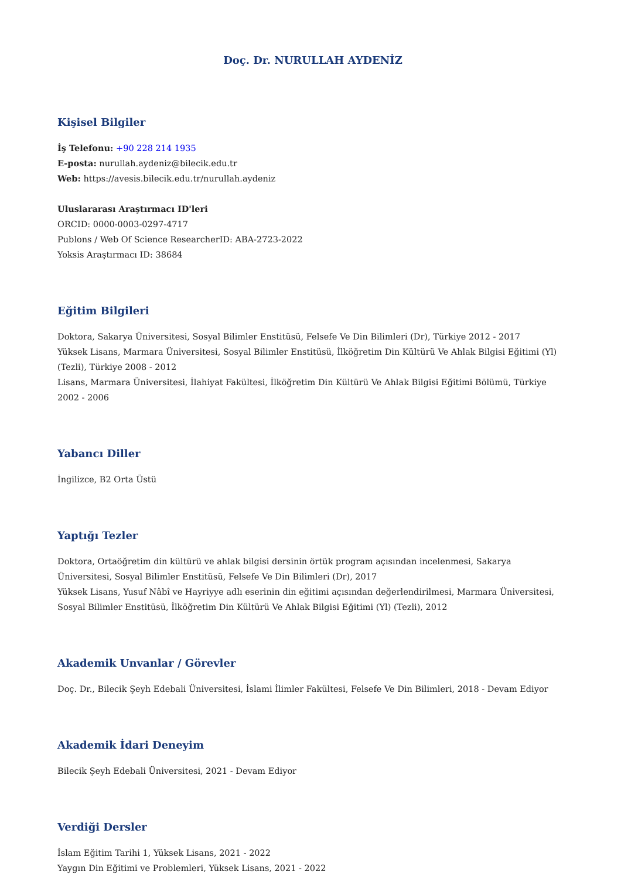Doç. Dr. NURULLAH AYDENİZ
Kişisel Bilgiler
İş Telefonu: +90 228 214 1935
E-posta: nurullah.aydeniz@bilecik.edu.tr
Web: https://avesis.bilecik.edu.tr/nurullah.aydeniz
Uluslararası Araştırmacı ID'leri
ORCID: 0000-0003-0297-4717
Publons / Web Of Science ResearcherID: ABA-2723-2022
Yoksis Araştırmacı ID: 38684
Eğitim Bilgileri
Doktora, Sakarya Üniversitesi, Sosyal Bilimler Enstitüsü, Felsefe Ve Din Bilimleri (Dr), Türkiye 2012 - 2017
Yüksek Lisans, Marmara Üniversitesi, Sosyal Bilimler Enstitüsü, İlköğretim Din Kültürü Ve Ahlak Bilgisi Eğitimi (Yl) (Tezli), Türkiye 2008 - 2012
Lisans, Marmara Üniversitesi, İlahiyat Fakültesi, İlköğretim Din Kültürü Ve Ahlak Bilgisi Eğitimi Bölümü, Türkiye 2002 - 2006
Yabancı Diller
İngilizce, B2 Orta Üstü
Yaptığı Tezler
Doktora, Ortaöğretim din kültürü ve ahlak bilgisi dersinin örtük program açısından incelenmesi, Sakarya Üniversitesi, Sosyal Bilimler Enstitüsü, Felsefe Ve Din Bilimleri (Dr), 2017
Yüksek Lisans, Yusuf Nâbî ve Hayriyye adlı eserinin din eğitimi açısından değerlendirilmesi, Marmara Üniversitesi, Sosyal Bilimler Enstitüsü, İlköğretim Din Kültürü Ve Ahlak Bilgisi Eğitimi (Yl) (Tezli), 2012
Akademik Unvanlar / Görevler
Doç. Dr., Bilecik Şeyh Edebali Üniversitesi, İslami İlimler Fakültesi, Felsefe Ve Din Bilimleri, 2018 - Devam Ediyor
Akademik İdari Deneyim
Bilecik Şeyh Edebali Üniversitesi, 2021 - Devam Ediyor
Verdiği Dersler
İslam Eğitim Tarihi 1, Yüksek Lisans, 2021 - 2022
Yaygın Din Eğitimi ve Problemleri, Yüksek Lisans, 2021 - 2022